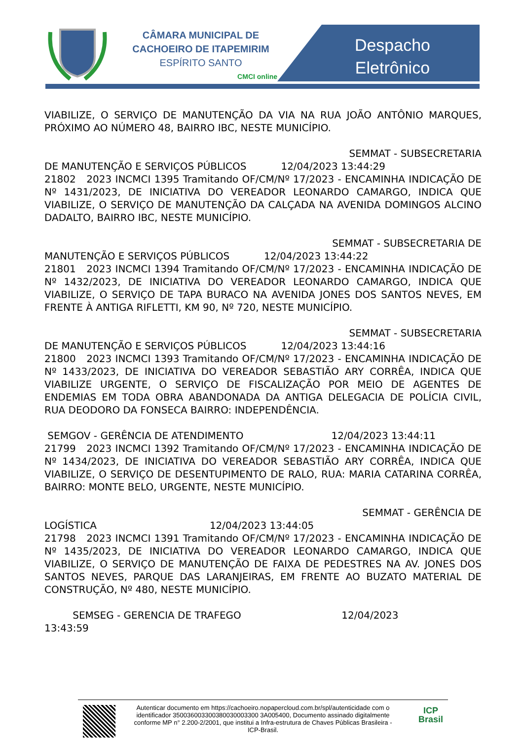CÂMARA MUNICIPAL DE
CACHOEIRO DE ITAPEMIRIM
ESPÍRITO SANTO
CMCI online
Despacho
Eletrônico
VIABILIZE, O SERVIÇO DE MANUTENÇÃO DA VIA NA RUA JOÃO ANTÔNIO MARQUES, PRÓXIMO AO NÚMERO 48, BAIRRO IBC, NESTE MUNICÍPIO.
SEMMAT - SUBSECRETARIA
DE MANUTENÇÃO E SERVIÇOS PÚBLICOS 12/04/2023 13:44:29
21802 2023 INCMCI 1395 Tramitando OF/CM/Nº 17/2023 - ENCAMINHA INDICAÇÃO DE Nº 1431/2023, DE INICIATIVA DO VEREADOR LEONARDO CAMARGO, INDICA QUE VIABILIZE, O SERVIÇO DE MANUTENÇÃO DA CALÇADA NA AVENIDA DOMINGOS ALCINO DADALTO, BAIRRO IBC, NESTE MUNICÍPIO.
SEMMAT - SUBSECRETARIA DE
MANUTENÇÃO E SERVIÇOS PÚBLICOS 12/04/2023 13:44:22
21801 2023 INCMCI 1394 Tramitando OF/CM/Nº 17/2023 - ENCAMINHA INDICAÇÃO DE Nº 1432/2023, DE INICIATIVA DO VEREADOR LEONARDO CAMARGO, INDICA QUE VIABILIZE, O SERVIÇO DE TAPA BURACO NA AVENIDA JONES DOS SANTOS NEVES, EM FRENTE À ANTIGA RIFLETTI, KM 90, Nº 720, NESTE MUNICÍPIO.
SEMMAT - SUBSECRETARIA
DE MANUTENÇÃO E SERVIÇOS PÚBLICOS 12/04/2023 13:44:16
21800 2023 INCMCI 1393 Tramitando OF/CM/Nº 17/2023 - ENCAMINHA INDICAÇÃO DE Nº 1433/2023, DE INICIATIVA DO VEREADOR SEBASTIÃO ARY CORRÊA, INDICA QUE VIABILIZE URGENTE, O SERVIÇO DE FISCALIZAÇÃO POR MEIO DE AGENTES DE ENDEMIAS EM TODA OBRA ABANDONADA DA ANTIGA DELEGACIA DE POLÍCIA CIVIL, RUA DEODORO DA FONSECA BAIRRO: INDEPENDÊNCIA.
SEMGOV - GERÊNCIA DE ATENDIMENTO 12/04/2023 13:44:11
21799 2023 INCMCI 1392 Tramitando OF/CM/Nº 17/2023 - ENCAMINHA INDICAÇÃO DE Nº 1434/2023, DE INICIATIVA DO VEREADOR SEBASTIÃO ARY CORRÊA, INDICA QUE VIABILIZE, O SERVIÇO DE DESENTUPIMENTO DE RALO, RUA: MARIA CATARINA CORRÊA, BAIRRO: MONTE BELO, URGENTE, NESTE MUNICÍPIO.
SEMMAT - GERÊNCIA DE
LOGÍSTICA 12/04/2023 13:44:05
21798 2023 INCMCI 1391 Tramitando OF/CM/Nº 17/2023 - ENCAMINHA INDICAÇÃO DE Nº 1435/2023, DE INICIATIVA DO VEREADOR LEONARDO CAMARGO, INDICA QUE VIABILIZE, O SERVIÇO DE MANUTENÇÃO DE FAIXA DE PEDESTRES NA AV. JONES DOS SANTOS NEVES, PARQUE DAS LARANJEIRAS, EM FRENTE AO BUZATO MATERIAL DE CONSTRUÇÃO, Nº 480, NESTE MUNICÍPIO.
SEMSEG - GERENCIA DE TRAFEGO 12/04/2023
13:43:59
Autenticar documento em https://cachoeiro.nopapercloud.com.br/spl/autenticidade com o identificador 350036003300380030003300 3A005400, Documento assinado digitalmente conforme MP n° 2.200-2/2001, que institui a Infra-estrutura de Chaves Públicas Brasileira - ICP-Brasil.
ICP
Brasil